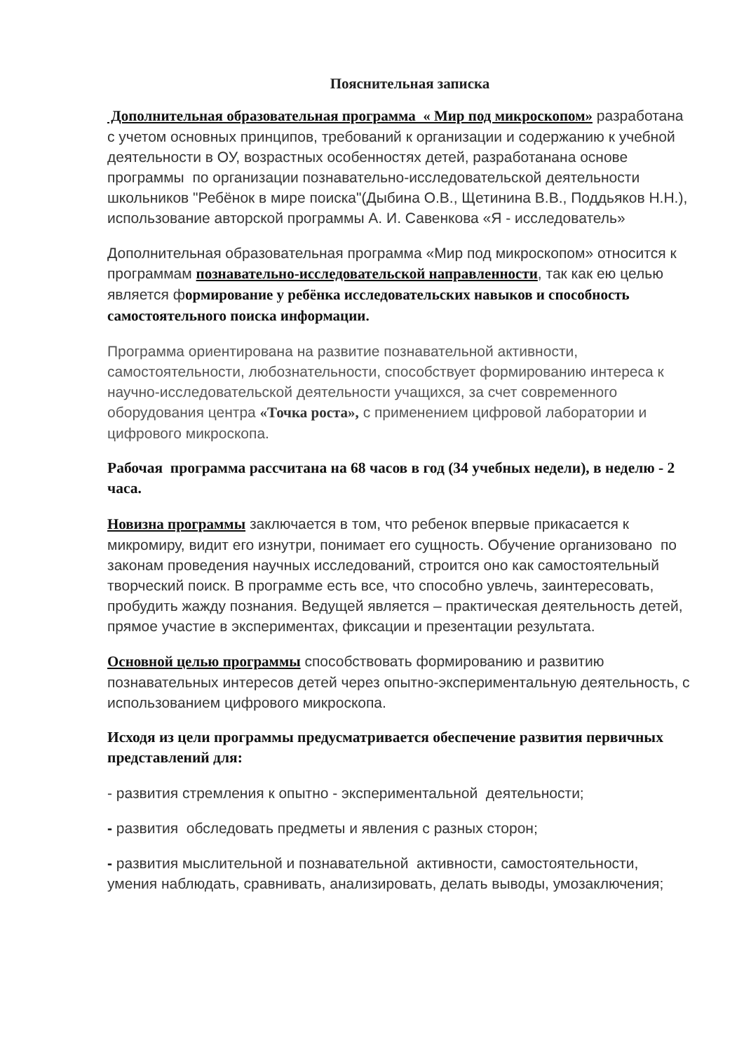Пояснительная записка
Дополнительная образовательная программа « Мир под микроскопом» разработана с учетом основных принципов, требований к организации и содержанию к учебной деятельности в ОУ, возрастных особенностях детей, разработанана основе программы по организации познавательно-исследовательской деятельности школьников "Ребёнок в мире поиска"(Дыбина О.В., Щетинина В.В., Поддьяков Н.Н.), использование авторской программы А. И. Савенкова «Я - исследователь»
Дополнительная образовательная программа «Мир под микроскопом» относится к программам познавательно-исследовательской направленности, так как ею целью является формирование у ребёнка исследовательских навыков и способность самостоятельного поиска информации.
Программа ориентирована на развитие познавательной активности, самостоятельности, любознательности, способствует формированию интереса к научно-исследовательской деятельности учащихся, за счет современного оборудования центра «Точка роста», с применением цифровой лаборатории и цифрового микроскопа.
Рабочая программа рассчитана на 68 часов в год (34 учебных недели), в неделю - 2 часа.
Новизна программы заключается в том, что ребенок впервые прикасается к микромиру, видит его изнутри, понимает его сущность. Обучение организовано по законам проведения научных исследований, строится оно как самостоятельный творческий поиск. В программе есть все, что способно увлечь, заинтересовать, пробудить жажду познания. Ведущей является – практическая деятельность детей, прямое участие в экспериментах, фиксации и презентации результата.
Основной целью программы способствовать формированию и развитию познавательных интересов детей через опытно-экспериментальную деятельность, с использованием цифрового микроскопа.
Исходя из цели программы предусматривается обеспечение развития первичных представлений для:
- развития стремления к опытно - экспериментальной деятельности;
- развития обследовать предметы и явления с разных сторон;
- развития мыслительной и познавательной активности, самостоятельности, умения наблюдать, сравнивать, анализировать, делать выводы, умозаключения;